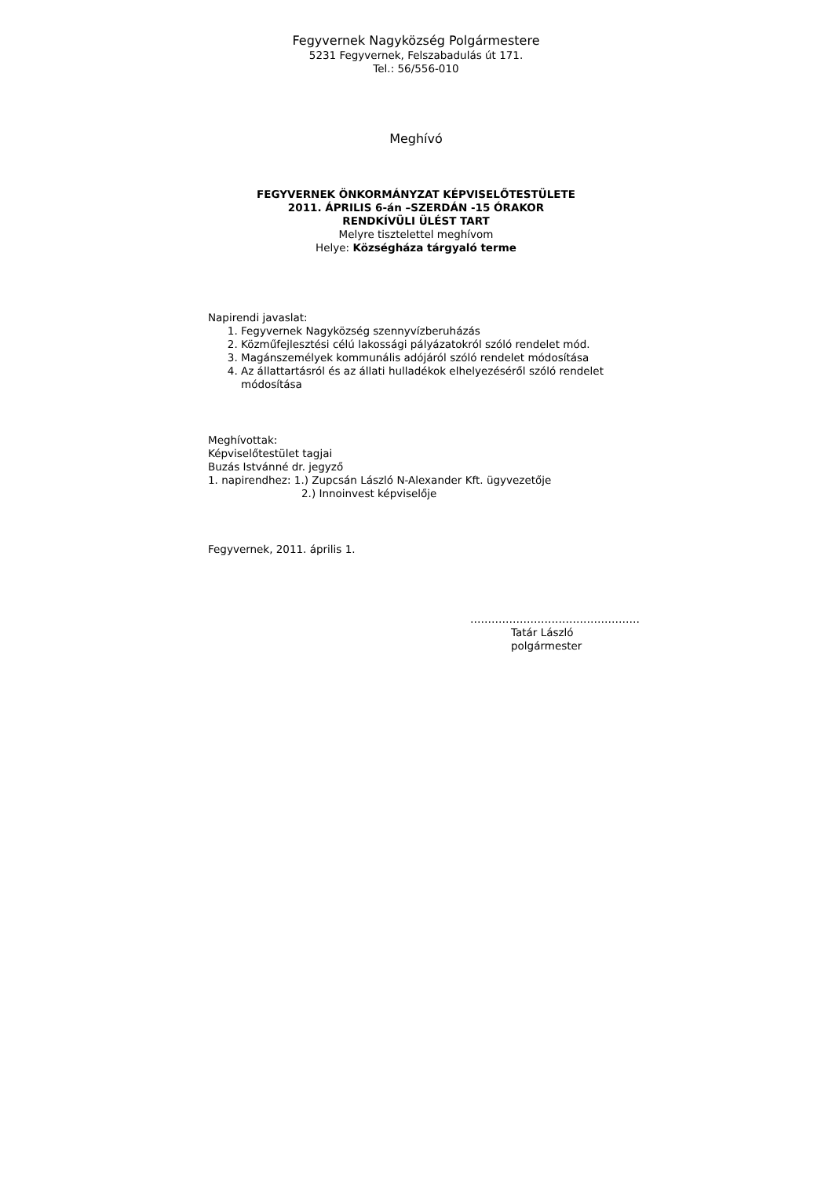Fegyvernek Nagyközség Polgármestere
5231 Fegyvernek, Felszabadulás út 171.
Tel.: 56/556-010
Meghívó
FEGYVERNEK ÖNKORMÁNYZAT KÉPVISELŐTESTÜLETE
2011. ÁPRILIS 6-án –SZERDÁN -15 ÓRAKOR
RENDKÍVÜLI ÜLÉST TART
Melyre tisztelettel meghívom
Helye: Községháza tárgyaló terme
Napirendi javaslat:
1. Fegyvernek Nagyközség szennyvízberuházás
2. Közműfejlesztési célú lakossági pályázatokról szóló rendelet mód.
3. Magánszemélyek kommunális adójáról szóló rendelet módosítása
4. Az állattartásról és az állati hulladékok elhelyezéséről szóló rendelet módosítása
Meghívottak:
Képviselőtestület tagjai
Buzás Istvánné dr. jegyző
1. napirendhez: 1.) Zupcsán László N-Alexander Kft. ügyvezetője
2.) Innoinvest képviselője
Fegyvernek, 2011. április 1.
…………………………………………
Tatár László
polgármester